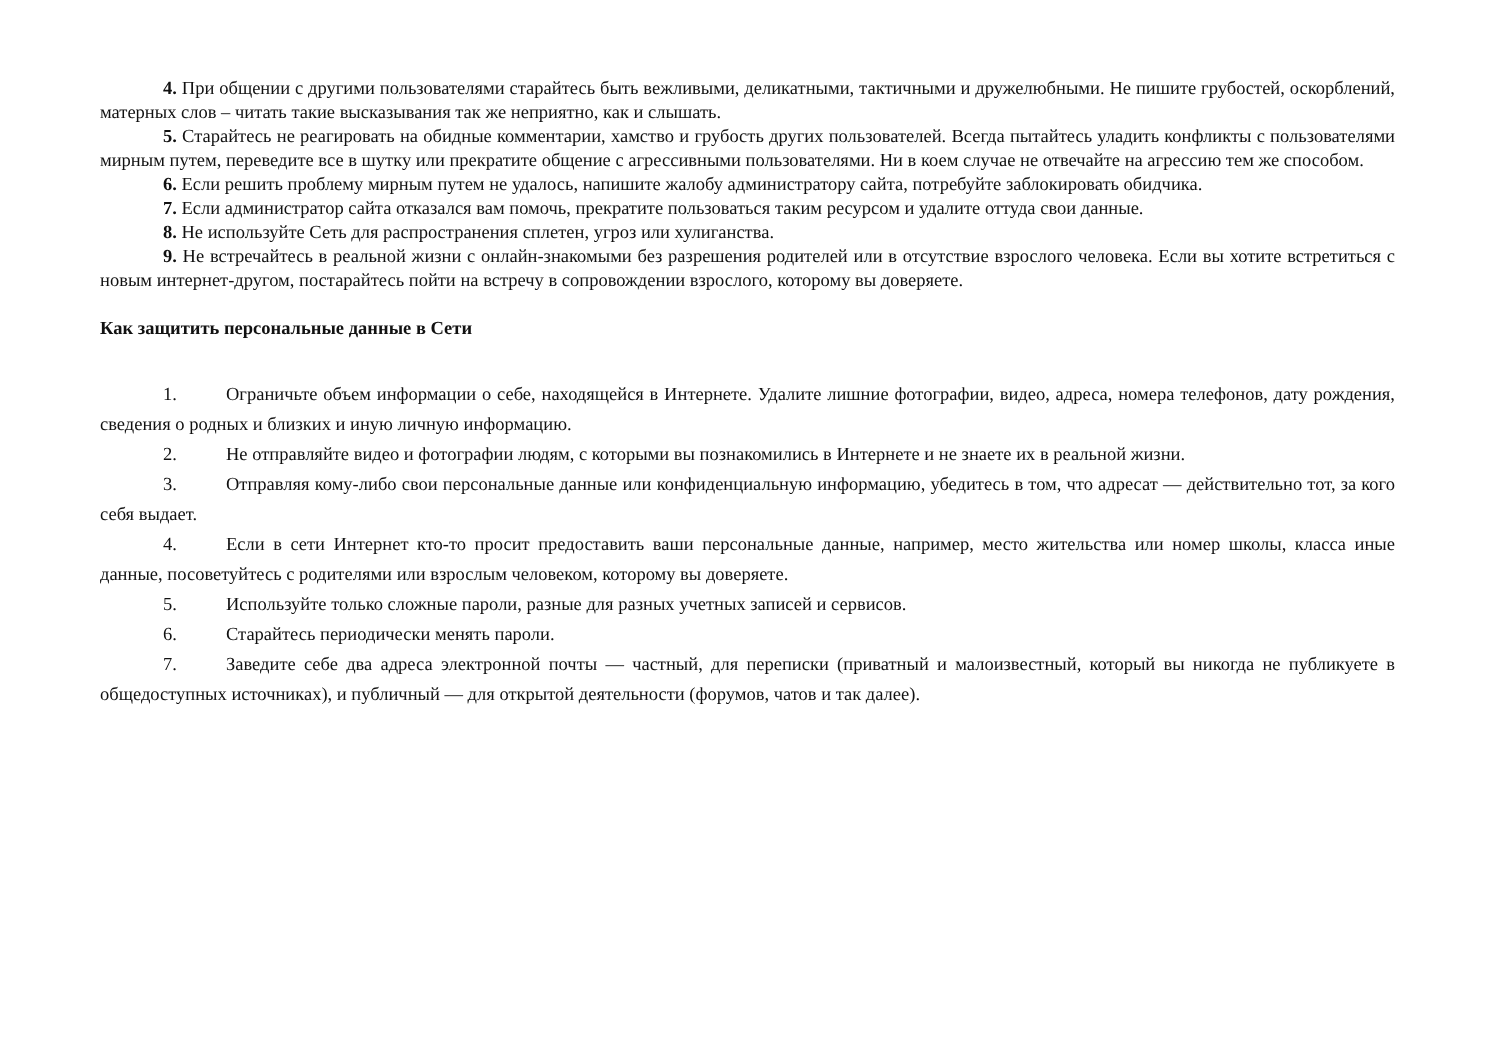4. При общении с другими пользователями старайтесь быть вежливыми, деликатными, тактичными и дружелюбными. Не пишите грубостей, оскорблений, матерных слов – читать такие высказывания так же неприятно, как и слышать.
5. Старайтесь не реагировать на обидные комментарии, хамство и грубость других пользователей. Всегда пытайтесь уладить конфликты с пользователями мирным путем, переведите все в шутку или прекратите общение с агрессивными пользователями. Ни в коем случае не отвечайте на агрессию тем же способом.
6. Если решить проблему мирным путем не удалось, напишите жалобу администратору сайта, потребуйте заблокировать обидчика.
7. Если администратор сайта отказался вам помочь, прекратите пользоваться таким ресурсом и удалите оттуда свои данные.
8. Не используйте Сеть для распространения сплетен, угроз или хулиганства.
9. Не встречайтесь в реальной жизни с онлайн-знакомыми без разрешения родителей или в отсутствие взрослого человека. Если вы хотите встретиться с новым интернет-другом, постарайтесь пойти на встречу в сопровождении взрослого, которому вы доверяете.
Как защитить персональные данные в Сети
1. Ограничьте объем информации о себе, находящейся в Интернете. Удалите лишние фотографии, видео, адреса, номера телефонов, дату рождения, сведения о родных и близких и иную личную информацию.
2. Не отправляйте видео и фотографии людям, с которыми вы познакомились в Интернете и не знаете их в реальной жизни.
3. Отправляя кому-либо свои персональные данные или конфиденциальную информацию, убедитесь в том, что адресат — действительно тот, за кого себя выдает.
4. Если в сети Интернет кто-то просит предоставить ваши персональные данные, например, место жительства или номер школы, класса иные данные, посоветуйтесь с родителями или взрослым человеком, которому вы доверяете.
5. Используйте только сложные пароли, разные для разных учетных записей и сервисов.
6. Старайтесь периодически менять пароли.
7. Заведите себе два адреса электронной почты — частный, для переписки (приватный и малоизвестный, который вы никогда не публикуете в общедоступных источниках), и публичный — для открытой деятельности (форумов, чатов и так далее).